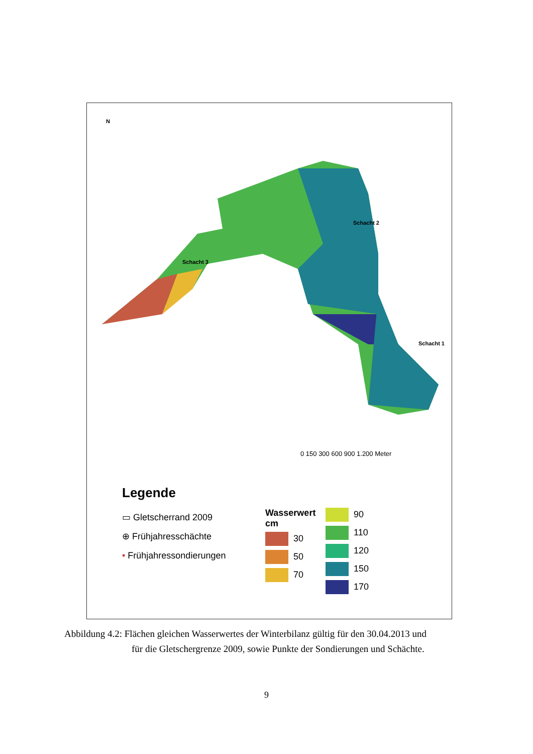N
Schacht 2
Schacht 3
Schacht 1
0 150 300 600 900 1.200 Meter
Legende
▭ Gletscherrand 2009
⊕ Frühjahresschächte
• Frühjahressondierungen
Wasserwert
cm
30
50
70
90
110
120
150
170
Abbildung 4.2: Flächen gleichen Wasserwertes der Winterbilanz gültig für den 30.04.2013 und
für die Gletschergrenze 2009, sowie Punkte der Sondierungen und Schächte.
9